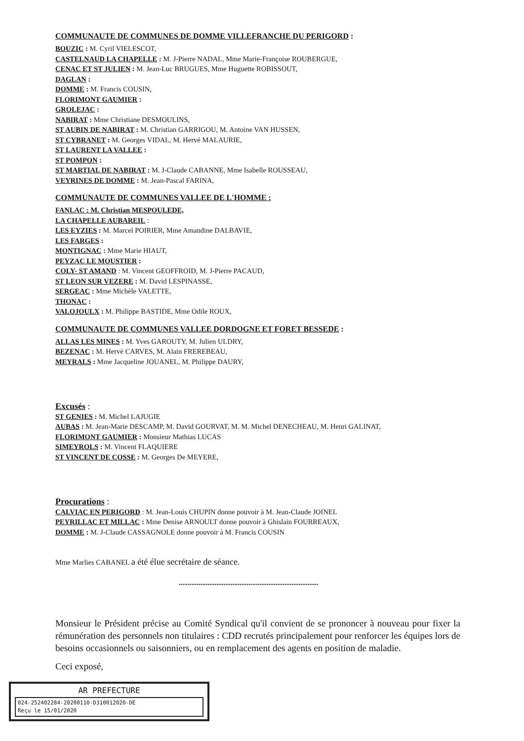COMMUNAUTE DE COMMUNES DE DOMME VILLEFRANCHE DU PERIGORD :
BOUZIC : M. Cyril VIELESCOT,
CASTELNAUD LA CHAPELLE : M. J-Pierre NADAL, Mme Marie-Françoise ROUBERGUE,
CENAC ET ST JULIEN : M. Jean-Luc BRUGUES, Mme Huguette ROBISSOUT,
DAGLAN :
DOMME : M. Francis COUSIN,
FLORIMONT GAUMIER :
GROLEJAC :
NABIRAT : Mme Christiane DESMOULINS,
ST AUBIN DE NABIRAT : M. Christian GARRIGOU, M. Antoine VAN HUSSEN,
ST CYBRANET : M. Georges VIDAL, M. Hervé MALAURIE,
ST LAURENT LA VALLEE :
ST POMPON :
ST MARTIAL DE NABIRAT : M. J-Claude CABANNE, Mme Isabelle ROUSSEAU,
VEYRINES DE DOMME : M. Jean-Pascal FARINA,
COMMUNAUTE DE COMMUNES VALLEE DE L'HOMME :
FANLAC : M. Christian MESPOULEDE,
LA CHAPELLE AUBAREIL :
LES EYZIES : M. Marcel POIRIER, Mme Amandine DALBAVIE,
LES FARGES :
MONTIGNAC : Mme Marie HIAUT,
PEYZAC LE MOUSTIER :
COLY- ST AMAND : M. Vincent GEOFFROID, M. J-Pierre PACAUD,
ST LEON SUR VEZERE : M. David LESPINASSE,
SERGEAC : Mme Michèle VALETTE,
THONAC :
VALOJOULX : M. Philippe BASTIDE, Mme Odile ROUX,
COMMUNAUTE DE COMMUNES VALLEE DORDOGNE ET FORET BESSEDE :
ALLAS LES MINES : M. Yves GAROUTY, M. Julien ULDRY,
BEZENAC : M. Hervé CARVES, M. Alain FREREBEAU,
MEYRALS : Mme Jacqueline JOUANEL, M. Philippe DAURY,
Excusés :
ST GENIES : M. Michel LAJUGIE
AUBAS : M. Jean-Marie DESCAMP, M. David GOURVAT, M. M. Michel DENECHEAU, M. Henri GALINAT,
FLORIMONT GAUMIER : Monsieur Mathias LUCAS
SIMEYROLS : M. Vincent FLAQUIERE
ST VINCENT DE COSSE : M. Georges De MEYERE,
Procurations :
CALVIAC EN PERIGORD : M. Jean-Louis CHUPIN donne pouvoir à M. Jean-Claude JOINEL
PEYRILLAC ET MILLAC : Mme Denise ARNOULT donne pouvoir à Ghislain FOURREAUX,
DOMME : M. J-Claude CASSAGNOLE donne pouvoir à M. Francis COUSIN
Mme Marlies CABANEL a été élue secrétaire de séance.
..............................................................................
Monsieur le Président précise au Comité Syndical qu'il convient de se prononcer à nouveau pour fixer la rémunération des personnels non titulaires : CDD recrutés principalement pour renforcer les équipes lors de besoins occasionnels ou saisonniers, ou en remplacement des agents en position de maladie.
Ceci exposé,
AR PREFECTURE
024-252402284-20200110-D310012020-DE
Reçu le 15/01/2020